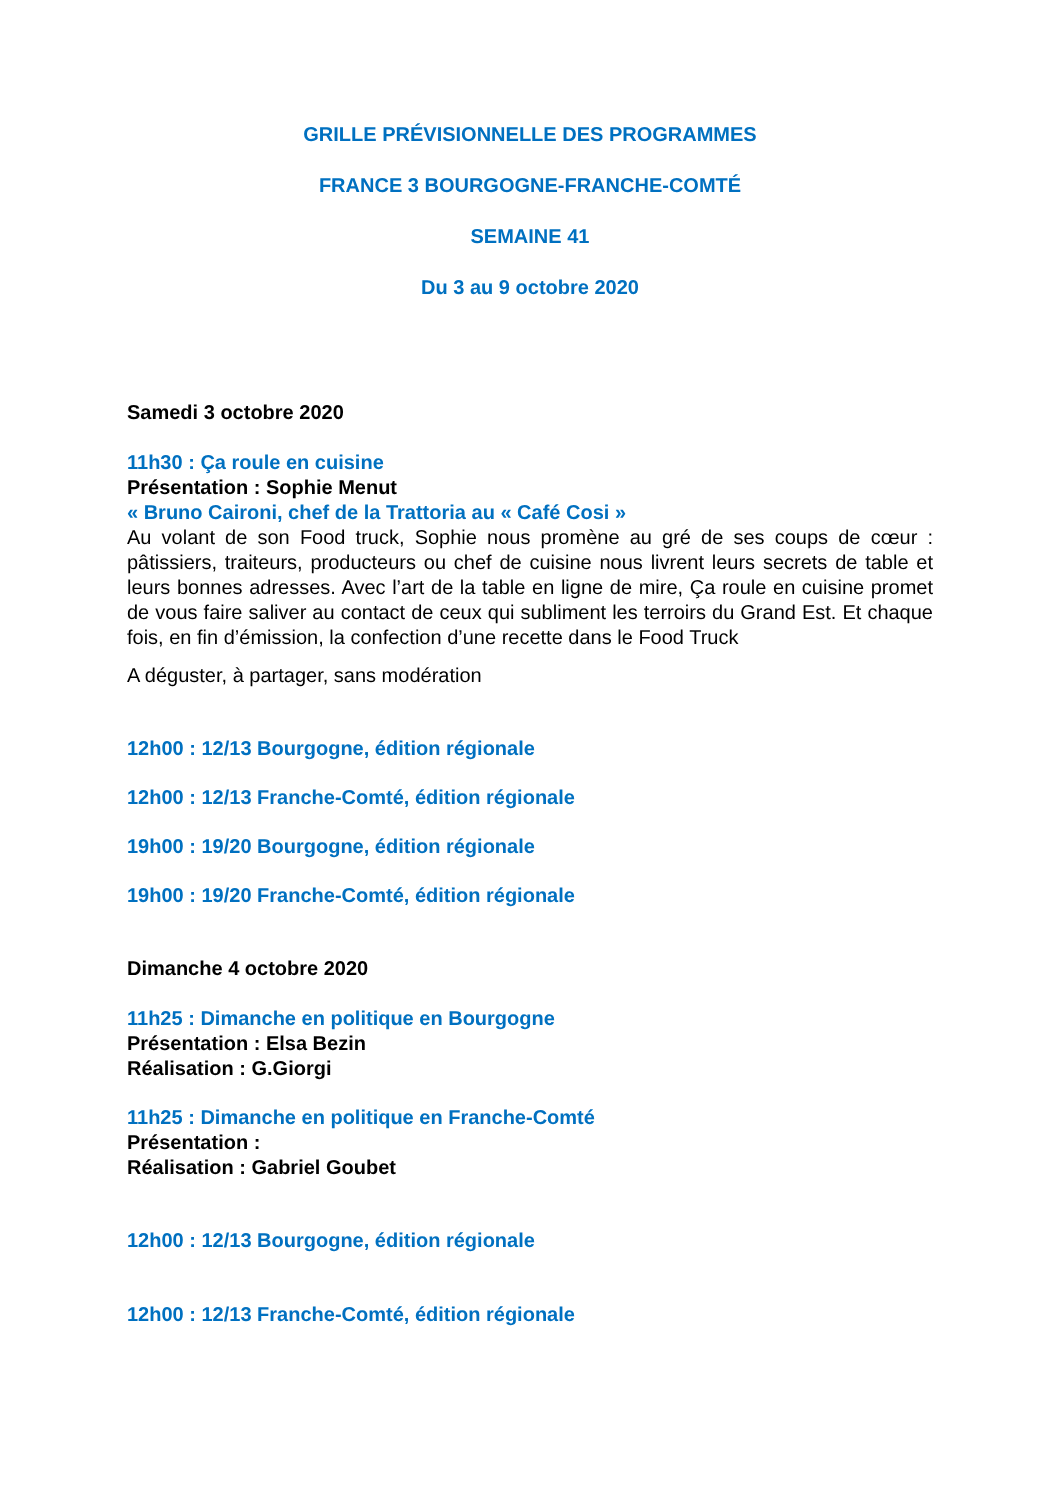GRILLE PRÉVISIONNELLE DES PROGRAMMES
FRANCE 3 BOURGOGNE-FRANCHE-COMTÉ
SEMAINE 41
Du 3 au 9 octobre 2020
Samedi 3 octobre 2020
11h30 : Ça roule en cuisine
Présentation : Sophie Menut
« Bruno Caironi, chef de la Trattoria au « Café Cosi »
Au volant de son Food truck, Sophie nous promène au gré de ses coups de cœur : pâtissiers, traiteurs, producteurs ou chef de cuisine nous livrent leurs secrets de table et leurs bonnes adresses. Avec l’art de la table en ligne de mire, Ça roule en cuisine promet de vous faire saliver au contact de ceux qui subliment les terroirs du Grand Est. Et chaque fois, en fin d’émission, la confection d’une recette dans le Food Truck
A déguster, à partager, sans modération
12h00 : 12/13 Bourgogne, édition régionale
12h00 : 12/13 Franche-Comté, édition régionale
19h00 : 19/20 Bourgogne, édition régionale
19h00 : 19/20 Franche-Comté, édition régionale
Dimanche 4 octobre 2020
11h25 : Dimanche en politique en Bourgogne
Présentation : Elsa Bezin
Réalisation : G.Giorgi
11h25 : Dimanche en politique en Franche-Comté
Présentation :
Réalisation : Gabriel Goubet
12h00 : 12/13 Bourgogne, édition régionale
12h00 : 12/13 Franche-Comté, édition régionale